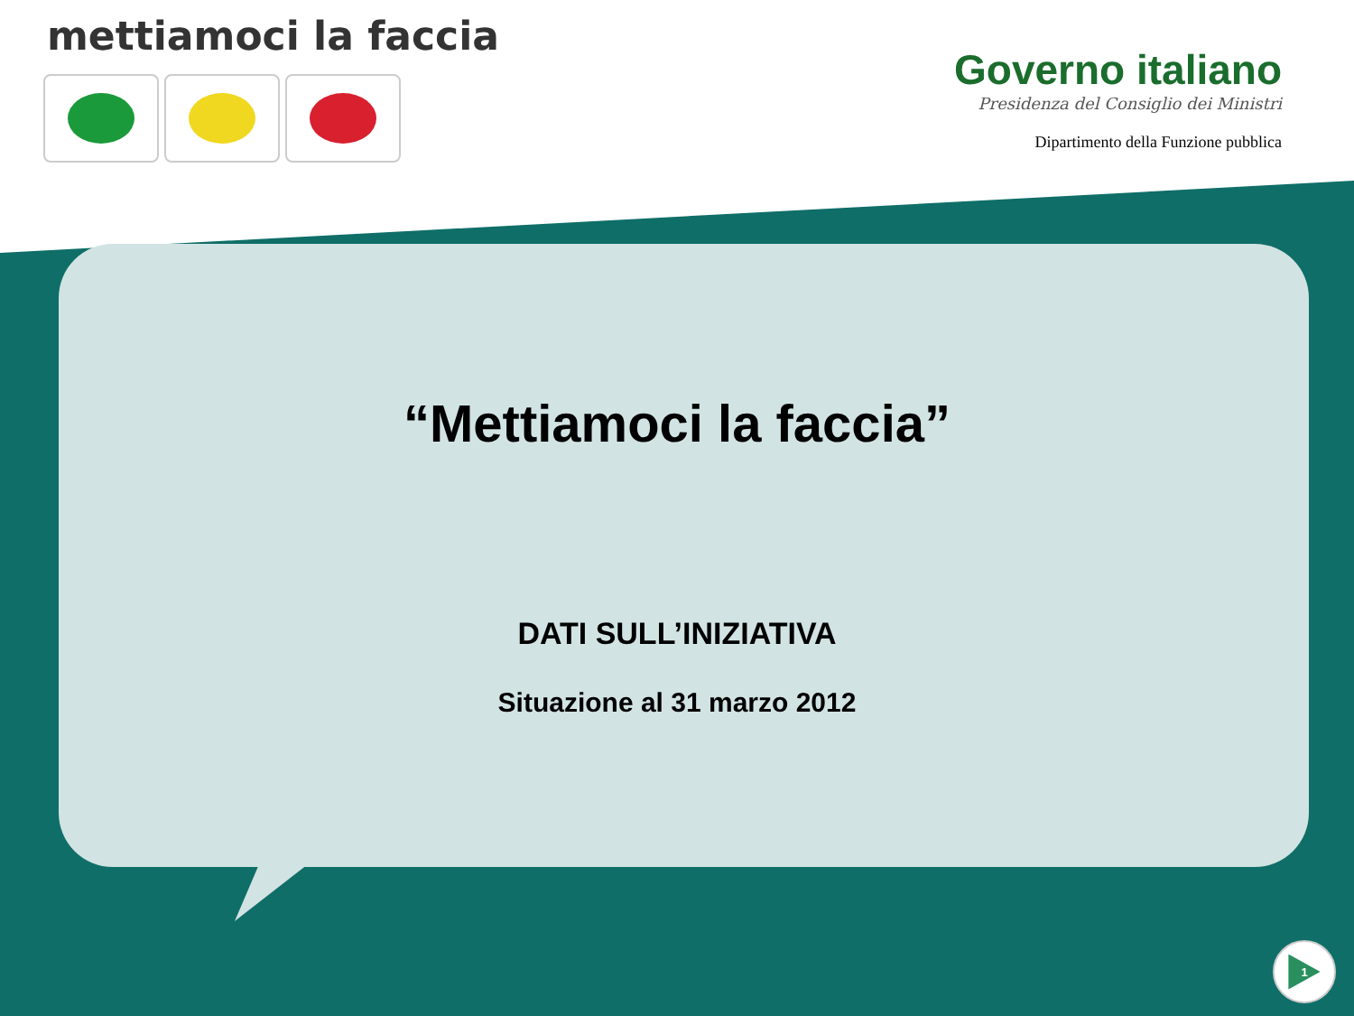mettiamoci la faccia
Governo italiano
Presidenza del Consiglio dei Ministri
Dipartimento della Funzione pubblica
“Mettiamoci la faccia”
DATI SULL’INIZIATIVA
Situazione al 31 marzo 2012
1